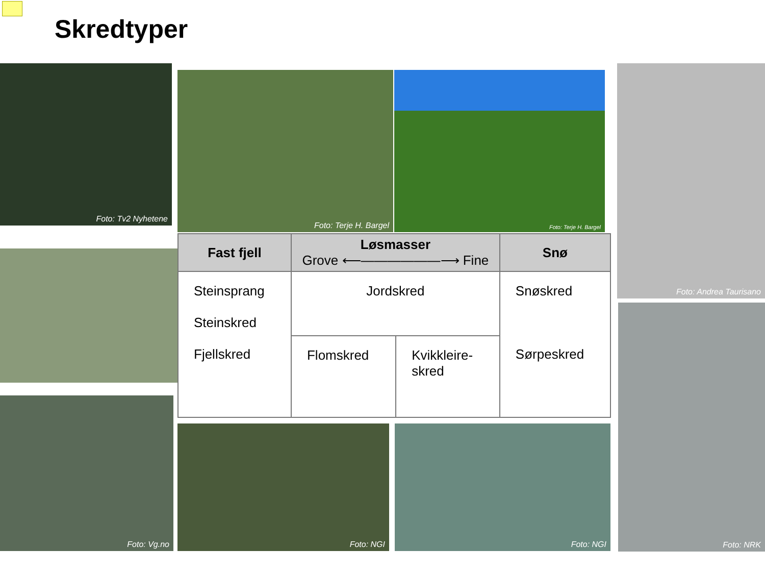Skredtyper
Foto: Tv2 Nyhetene
Foto: Terje H. Bargel Foto: Terje H. Bargel
Foto: Andrea Taurisano
Foto: Vg.no
Foto: NGI Foto: NGI
Foto: NRK
| Fast fjell | Løsmasser Grove ⟵——————⟶ Fine | | Snø |
| --- | --- | --- | --- |
| Steinsprang Steinskred Fjellskred | Jordskred | | Snøskred Sørpeskred |
| | Flomskred | Kvikkleire- skred | |